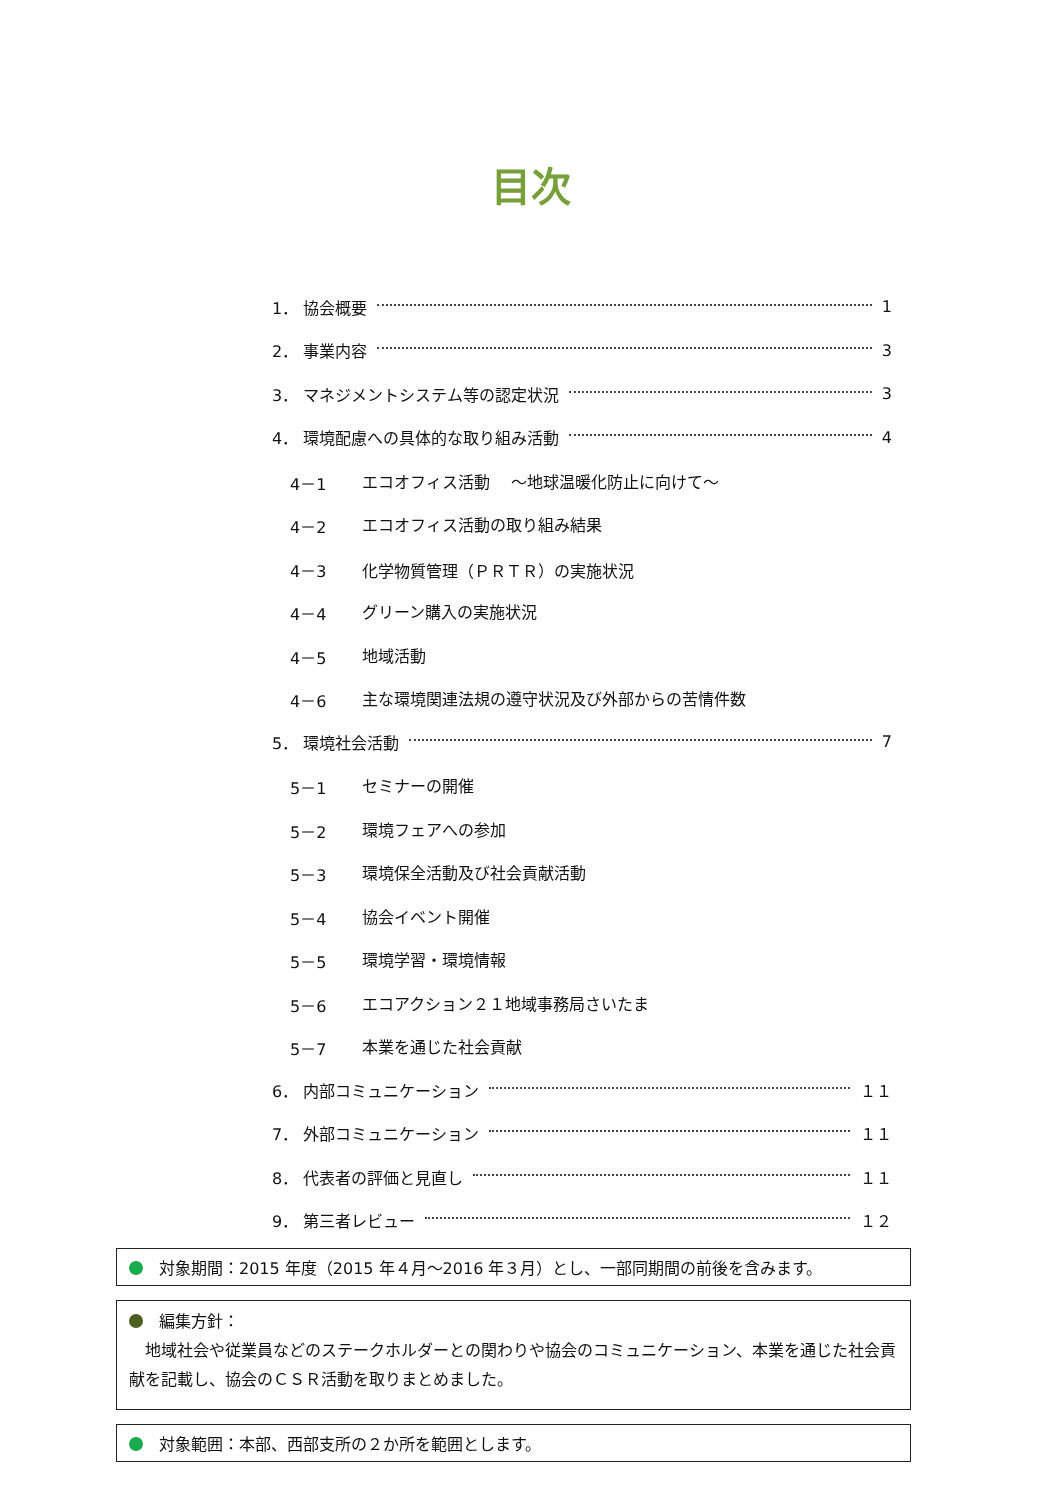目次
1． 協会概要 1
2． 事業内容 3
3． マネジメントシステム等の認定状況 3
4． 環境配慮への具体的な取り組み活動 4
4－1 エコオフィス活動　 ～地球温暖化防止に向けて～
4－2 エコオフィス活動の取り組み結果
4－3 化学物質管理（ＰＲＴＲ）の実施状況
4－4 グリーン購入の実施状況
4－5 地域活動
4－6 主な環境関連法規の遵守状況及び外部からの苦情件数
5． 環境社会活動 7
5－1 セミナーの開催
5－2 環境フェアへの参加
5－3 環境保全活動及び社会貢献活動
5－4 協会イベント開催
5－5 環境学習・環境情報
5－6 エコアクション２１地域事務局さいたま
5－7 本業を通じた社会貢献
6． 内部コミュニケーション １１
7． 外部コミュニケーション １１
8． 代表者の評価と見直し １１
9． 第三者レビュー １２
対象期間：2015 年度（2015 年４月～2016 年３月）とし、一部同期間の前後を含みます。
編集方針：
　地域社会や従業員などのステークホルダーとの関わりや協会のコミュニケーション、本業を通じた社会貢献を記載し、協会のＣＳＲ活動を取りまとめました。
対象範囲：本部、西部支所の２か所を範囲とします。